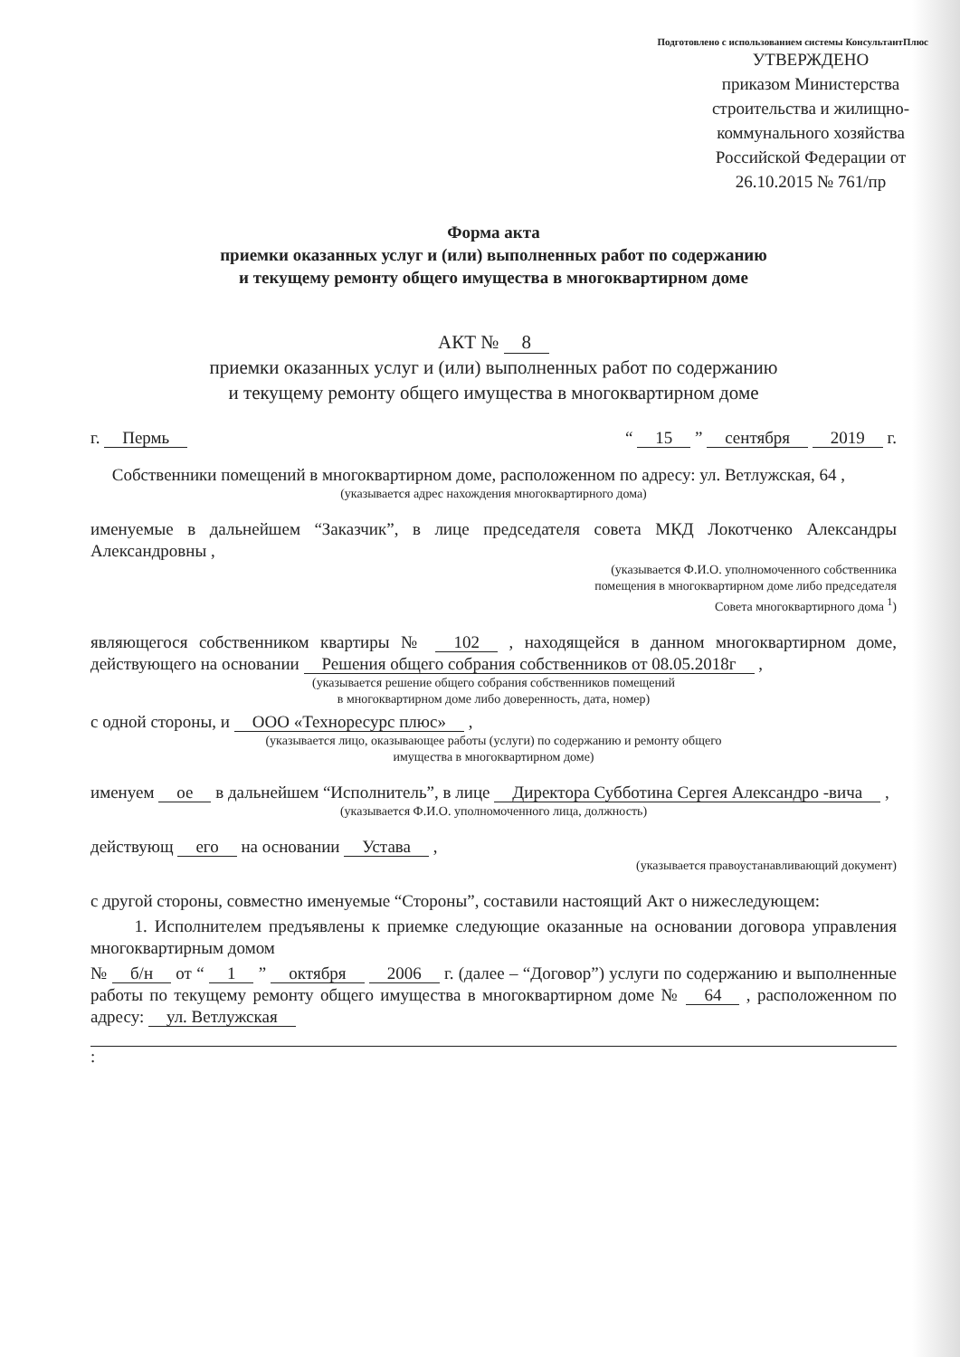Подготовлено с использованием системы КонсультантПлюс
УТВЕРЖДЕНО
приказом Министерства строительства и жилищно-коммунального хозяйства Российской Федерации от 26.10.2015 № 761/пр
Форма акта
приемки оказанных услуг и (или) выполненных работ по содержанию
и текущему ремонту общего имущества в многоквартирном доме
АКТ № 8
приемки оказанных услуг и (или) выполненных работ по содержанию
и текущему ремонту общего имущества в многоквартирном доме
г. Пермь “ 15 ” сентября 2019 г.
Собственники помещений в многоквартирном доме, расположенном по адресу: ул. Ветлужская, 64 ,
(указывается адрес нахождения многоквартирного дома)
именуемые в дальнейшем “Заказчик”, в лице председателя совета МКД Локотченко Александры Александровны ,
(указывается Ф.И.О. уполномоченного собственника
помещения в многоквартирном доме либо председателя
Совета многоквартирного дома <sup>1</sup>)
являющегося собственником квартиры № 102 , находящейся в данном многоквартирном доме, действующего на основании Решения общего собрания собственников от 08.05.2018г ,
(указывается решение общего собрания собственников помещений
в многоквартирном доме либо доверенность, дата, номер)
с одной стороны, и ООО «Техноресурс плюс» ,
(указывается лицо, оказывающее работы (услуги) по содержанию и ремонту общего
имущества в многоквартирном доме)
именуем ое в дальнейшем “Исполнитель”, в лице Директора Субботина Сергея Александро -вича ,
(указывается Ф.И.О. уполномоченного лица, должность)
действующ его на основании Устава ,
(указывается правоустанавливающий документ)
с другой стороны, совместно именуемые “Стороны”, составили настоящий Акт о нижеследующем:
1. Исполнителем предъявлены к приемке следующие оказанные на основании договора управления многоквартирным домом
№ б/н от “ 1 ” октября 2006 г. (далее – “Договор”) услуги по содержанию и выполненные работы по текущему ремонту общего имущества в многоквартирном доме № 64 , расположенном по адресу: ул. Ветлужская
: